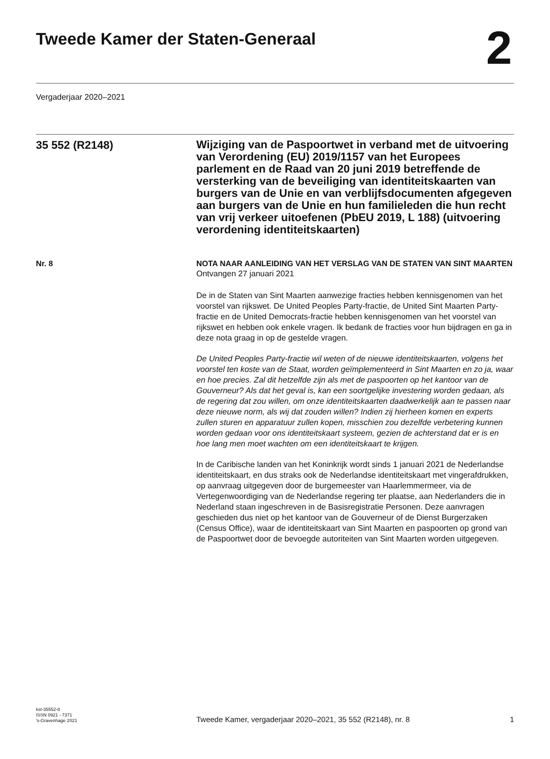Tweede Kamer der Staten-Generaal
2
Vergaderjaar 2020–2021
35 552 (R2148)
Wijziging van de Paspoortwet in verband met de uitvoering van Verordening (EU) 2019/1157 van het Europees parlement en de Raad van 20 juni 2019 betreffende de versterking van de beveiliging van identiteitskaarten van burgers van de Unie en van verblijfsdocumenten afgegeven aan burgers van de Unie en hun familieleden die hun recht van vrij verkeer uitoefenen (PbEU 2019, L 188) (uitvoering verordening identiteitskaarten)
Nr. 8 NOTA NAAR AANLEIDING VAN HET VERSLAG VAN DE STATEN VAN SINT MAARTEN
Ontvangen 27 januari 2021
De in de Staten van Sint Maarten aanwezige fracties hebben kennisgenomen van het voorstel van rijkswet. De United Peoples Party-fractie, de United Sint Maarten Party-fractie en de United Democrats-fractie hebben kennisgenomen van het voorstel van rijkswet en hebben ook enkele vragen. Ik bedank de fracties voor hun bijdragen en ga in deze nota graag in op de gestelde vragen.
De United Peoples Party-fractie wil weten of de nieuwe identiteitskaarten, volgens het voorstel ten koste van de Staat, worden geïmplementeerd in Sint Maarten en zo ja, waar en hoe precies. Zal dit hetzelfde zijn als met de paspoorten op het kantoor van de Gouverneur? Als dat het geval is, kan een soortgelijke investering worden gedaan, als de regering dat zou willen, om onze identiteitskaarten daadwerkelijk aan te passen naar deze nieuwe norm, als wij dat zouden willen? Indien zij hierheen komen en experts zullen sturen en apparatuur zullen kopen, misschien zou dezelfde verbetering kunnen worden gedaan voor ons identiteitskaart systeem, gezien de achterstand dat er is en hoe lang men moet wachten om een identiteitskaart te krijgen.
In de Caribische landen van het Koninkrijk wordt sinds 1 januari 2021 de Nederlandse identiteitskaart, en dus straks ook de Nederlandse identiteitskaart met vingerafdrukken, op aanvraag uitgegeven door de burgemeester van Haarlemmermeer, via de Vertegenwoordiging van de Nederlandse regering ter plaatse, aan Nederlanders die in Nederland staan ingeschreven in de Basisregistratie Personen. Deze aanvragen geschieden dus niet op het kantoor van de Gouverneur of de Dienst Burgerzaken (Census Office), waar de identiteitskaart van Sint Maarten en paspoorten op grond van de Paspoortwet door de bevoegde autoriteiten van Sint Maarten worden uitgegeven.
kst-35552-8
ISSN 0921 - 7371
’s-Gravenhage 2021
Tweede Kamer, vergaderjaar 2020–2021, 35 552 (R2148), nr. 8
1